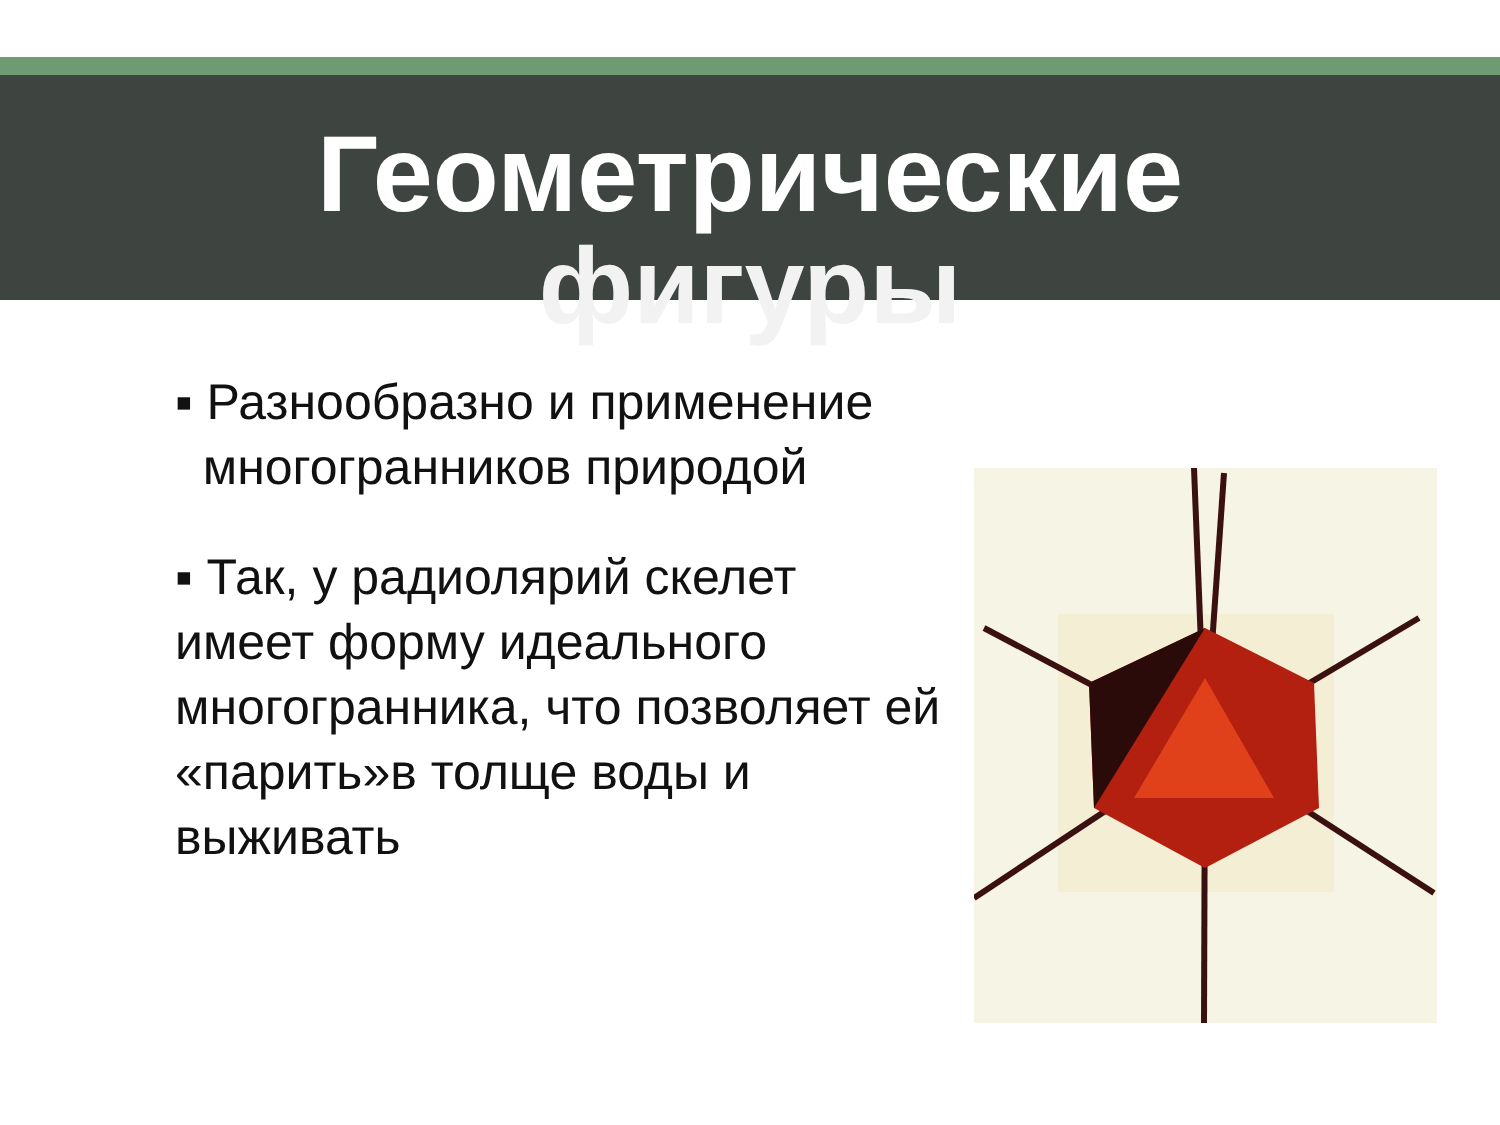Геометрические
фигуры
▪ Разнообразно и применение
многогранников природой
▪ Так, у радиолярий скелет имеет форму идеального многогранника, что позволяет ей «парить»в толще воды и выживать